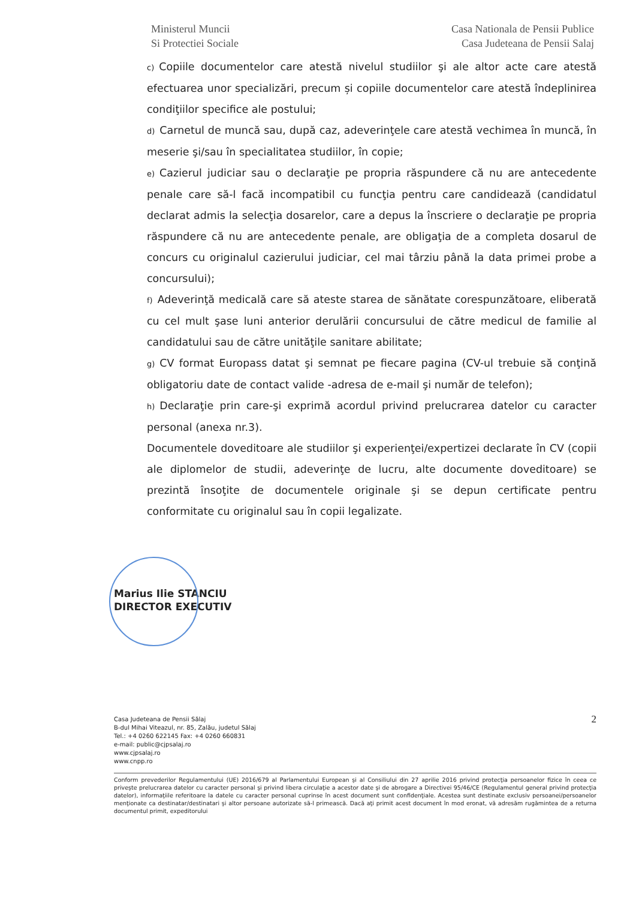Ministerul Muncii
Si Protectiei Sociale
Casa Nationala de Pensii Publice
Casa Judeteana de Pensii Salaj
c) Copiile documentelor care atestă nivelul studiilor şi ale altor acte care atestă efectuarea unor specializări, precum și copiile documentelor care atestă îndeplinirea condiţiilor specifice ale postului;
d) Carnetul de muncă sau, după caz, adeverinţele care atestă vechimea în muncă, în meserie şi/sau în specialitatea studiilor, în copie;
e) Cazierul judiciar sau o declaraţie pe propria răspundere că nu are antecedente penale care să-l facă incompatibil cu funcţia pentru care candidează (candidatul declarat admis la selecţia dosarelor, care a depus la înscriere o declaraţie pe propria răspundere că nu are antecedente penale, are obligaţia de a completa dosarul de concurs cu originalul cazierului judiciar, cel mai târziu până la data primei probe a concursului);
f) Adeverinţă medicală care să ateste starea de sănătate corespunzătoare, eliberată cu cel mult şase luni anterior derulării concursului de către medicul de familie al candidatului sau de către unităţile sanitare abilitate;
g) CV format Europass datat şi semnat pe fiecare pagina (CV-ul trebuie să conţină obligatoriu date de contact valide -adresa de e-mail şi număr de telefon);
h) Declaraţie prin care-şi exprimă acordul privind prelucrarea datelor cu caracter personal (anexa nr.3).
Documentele doveditoare ale studiilor şi experienţei/expertizei declarate în CV (copii ale diplomelor de studii, adeverinţe de lucru, alte documente doveditoare) se prezintă însoţite de documentele originale şi se depun certificate pentru conformitate cu originalul sau în copii legalizate.
Marius Ilie STANCIU
DIRECTOR EXECUTIV
Casa Judeteana de Pensii Sălaj
B-dul Mihai Viteazul, nr. 85, Zalău, judetul Sălaj
Tel.: +4 0260 622145 Fax: +4 0260 660831
e-mail: public@cjpsalaj.ro
www.cjpsalaj.ro
www.cnpp.ro
2
Conform prevederilor Regulamentului (UE) 2016/679 al Parlamentului European şi al Consiliului din 27 aprilie 2016 privind protecţia persoanelor fizice în ceea ce priveşte prelucrarea datelor cu caracter personal şi privind libera circulaţie a acestor date şi de abrogare a Directivei 95/46/CE (Regulamentul general privind protecţia datelor), informaţiile referitoare la datele cu caracter personal cuprinse în acest document sunt confidenţiale. Acestea sunt destinate exclusiv persoanei/persoanelor menţionate ca destinatar/destinatari şi altor persoane autorizate să-l primească. Dacă aţi primit acest document în mod eronat, vă adresăm rugămintea de a returna documentul primit, expeditorului